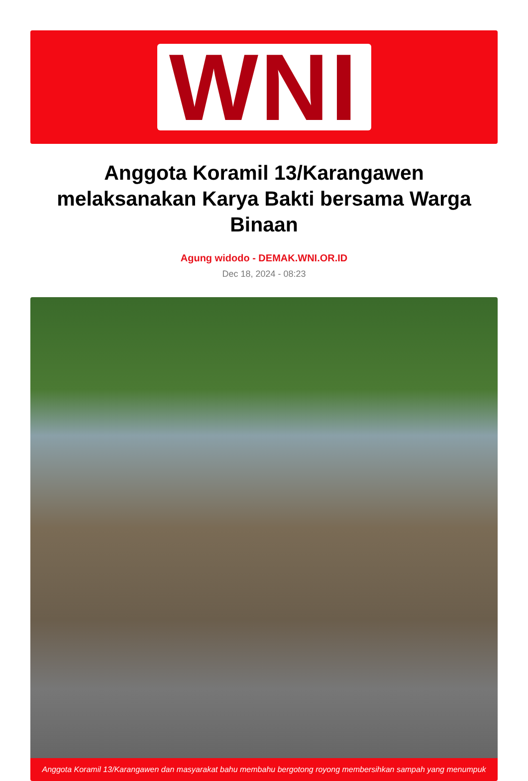WNI
Anggota Koramil 13/Karangawen melaksanakan Karya Bakti bersama Warga Binaan
Agung widodo - DEMAK.WNI.OR.ID
Dec 18, 2024 - 08:23
Anggota Koramil 13/Karangawen dan masyarakat bahu membahu bergotong royong membersihkan sampah yang menumpuk